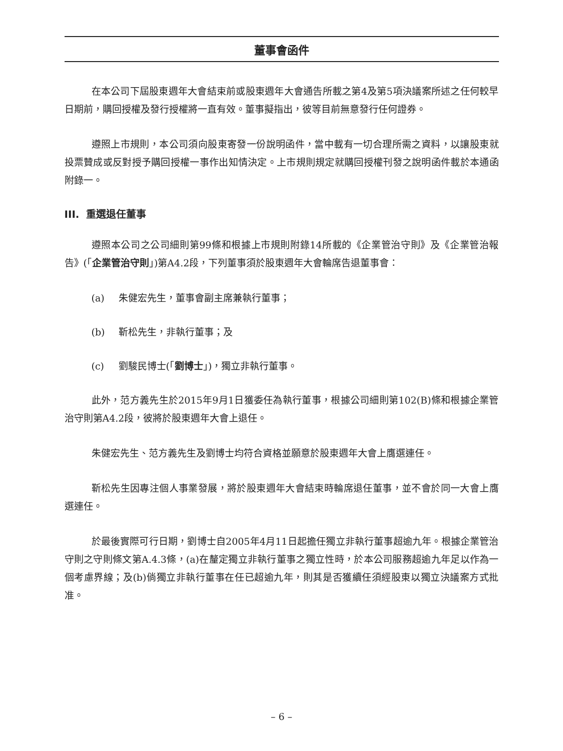董事會函件
在本公司下屆股東週年大會結束前或股東週年大會通告所載之第4及第5項決議案所述之任何較早日期前，購回授權及發行授權將一直有效。董事擬指出，彼等目前無意發行任何證券。
遵照上市規則，本公司須向股東寄發一份說明函件，當中載有一切合理所需之資料，以讓股東就投票贊成或反對授予購回授權一事作出知情決定。上市規則規定就購回授權刊發之說明函件載於本通函附錄一。
III. 重選退任董事
遵照本公司之公司細則第99條和根據上市規則附錄14所載的《企業管治守則》及《企業管治報告》(「企業管治守則」)第A4.2段，下列董事須於股東週年大會輪席告退董事會：
(a) 朱健宏先生，董事會副主席兼執行董事；
(b) 靳松先生，非執行董事；及
(c) 劉駿民博士(「劉博士」)，獨立非執行董事。
此外，范方義先生於2015年9月1日獲委任為執行董事，根據公司細則第102(B)條和根據企業管治守則第A4.2段，彼將於股東週年大會上退任。
朱健宏先生、范方義先生及劉博士均符合資格並願意於股東週年大會上膺選連任。
靳松先生因專注個人事業發展，將於股東週年大會結束時輪席退任董事，並不會於同一大會上膺選連任。
於最後實際可行日期，劉博士自2005年4月11日起擔任獨立非執行董事超逾九年。根據企業管治守則之守則條文第A.4.3條，(a)在釐定獨立非執行董事之獨立性時，於本公司服務超逾九年足以作為一個考慮界線；及(b)倘獨立非執行董事在任已超逾九年，則其是否獲續任須經股東以獨立決議案方式批准。
– 6 –